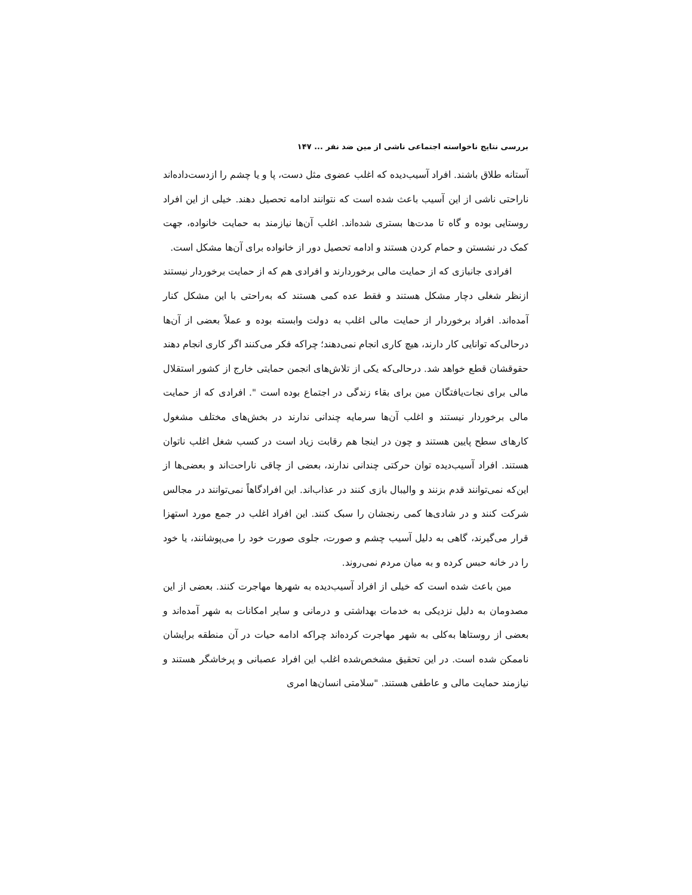بررسی نتایج ناخواسته اجتماعی ناشی از مین ضد نفر ... ۱۴۷
آستانه طلاق باشند. افراد آسیب‌دیده که اغلب عضوی مثل دست، پا و یا چشم را ازدست‌داده‌اند ناراحتی ناشی از این آسیب باعث شده است که نتوانند ادامه تحصیل دهند. خیلی از این افراد روستایی بوده و گاه تا مدت‌ها بستری شده‌اند. اغلب آن‌ها نیازمند به حمایت خانواده، جهت کمک در نشستن و حمام کردن هستند و ادامه تحصیل دور از خانواده برای آن‌ها مشکل است.
افرادی جانبازی که از حمایت مالی برخوردارند و افرادی هم که از حمایت برخوردار نیستند ازنظر شغلی دچار مشکل هستند و فقط عده کمی هستند که به‌راحتی با این مشکل کنار آمده‌اند. افراد برخوردار از حمایت مالی اغلب به دولت وابسته بوده و عملاً بعضی از آن‌ها درحالی‌که توانایی کار دارند، هیچ کاری انجام نمی‌دهند؛ چراکه فکر می‌کنند اگر کاری انجام دهند حقوقشان قطع خواهد شد. درحالی‌که یکی از تلاش‌های انجمن حمایتی خارج از کشور استقلال مالی برای نجات‌یافتگان مین برای بقاء زندگی در اجتماع بوده است ". افرادی که از حمایت مالی برخوردار نیستند و اغلب آن‌ها سرمایه چندانی ندارند در بخش‌های مختلف مشغول کارهای سطح پایین هستند و چون در اینجا هم رقابت زیاد است در کسب شغل اغلب ناتوان هستند. افراد آسیب‌دیده توان حرکتی چندانی ندارند، بعضی از چاقی ناراحت‌اند و بعضی‌ها از این‌که نمی‌توانند قدم بزنند و والیبال بازی کنند در عذاب‌اند. این افرادگاهاً نمی‌توانند در مجالس شرکت کنند و در شادی‌ها کمی رنجشان را سبک کنند. این افراد اغلب در جمع مورد استهزا قرار می‌گیرند، گاهی به دلیل آسیب چشم و صورت، جلوی صورت خود را می‌پوشانند، یا خود را در خانه حبس کرده و به میان مردم نمی‌روند.
مین باعث شده است که خیلی از افراد آسیب‌دیده به شهرها مهاجرت کنند. بعضی از این مصدومان به دلیل نزدیکی به خدمات بهداشتی و درمانی و سایر امکانات به شهر آمده‌اند و بعضی از روستاها به‌کلی به شهر مهاجرت کرده‌اند چراکه ادامه حیات در آن منطقه برایشان ناممکن شده است. در این تحقیق مشخص‌شده اغلب این افراد عصبانی و پرخاشگر هستند و نیازمند حمایت مالی و عاطفی هستند. "سلامتی انسان‌ها امری